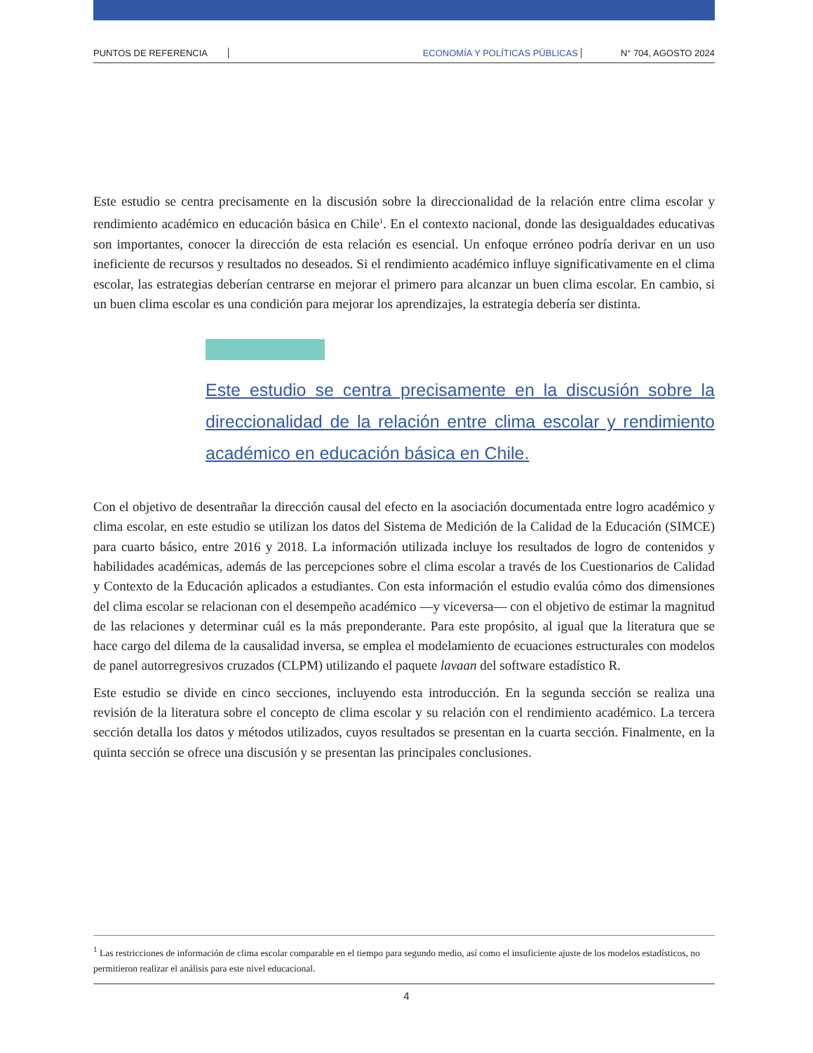PUNTOS DE REFERENCIA ECONOMÍA Y POLÍTICAS PÚBLICAS N° 704, AGOSTO 2024
Este estudio se centra precisamente en la discusión sobre la direccionalidad de la relación entre clima escolar y rendimiento académico en educación básica en Chile<sup>1</sup>. En el contexto nacional, donde las desigualdades educativas son importantes, conocer la dirección de esta relación es esencial. Un enfoque erróneo podría derivar en un uso ineficiente de recursos y resultados no deseados. Si el rendimiento académico influye significativamente en el clima escolar, las estrategias deberían centrarse en mejorar el primero para alcanzar un buen clima escolar. En cambio, si un buen clima escolar es una condición para mejorar los aprendizajes, la estrategia debería ser distinta.
Este estudio se centra precisamente en la discusión sobre la direccionalidad de la relación entre clima escolar y rendimiento académico en educación básica en Chile.
Con el objetivo de desentrañar la dirección causal del efecto en la asociación documentada entre logro académico y clima escolar, en este estudio se utilizan los datos del Sistema de Medición de la Calidad de la Educación (SIMCE) para cuarto básico, entre 2016 y 2018. La información utilizada incluye los resultados de logro de contenidos y habilidades académicas, además de las percepciones sobre el clima escolar a través de los Cuestionarios de Calidad y Contexto de la Educación aplicados a estudiantes. Con esta información el estudio evalúa cómo dos dimensiones del clima escolar se relacionan con el desempeño académico —y viceversa— con el objetivo de estimar la magnitud de las relaciones y determinar cuál es la más preponderante. Para este propósito, al igual que la literatura que se hace cargo del dilema de la causalidad inversa, se emplea el modelamiento de ecuaciones estructurales con modelos de panel autorregresivos cruzados (CLPM) utilizando el paquete lavaan del software estadístico R.
Este estudio se divide en cinco secciones, incluyendo esta introducción. En la segunda sección se realiza una revisión de la literatura sobre el concepto de clima escolar y su relación con el rendimiento académico. La tercera sección detalla los datos y métodos utilizados, cuyos resultados se presentan en la cuarta sección. Finalmente, en la quinta sección se ofrece una discusión y se presentan las principales conclusiones.
<sup>1</sup> Las restricciones de información de clima escolar comparable en el tiempo para segundo medio, así como el insuficiente ajuste de los modelos estadísticos, no permitieron realizar el análisis para este nivel educacional.
4